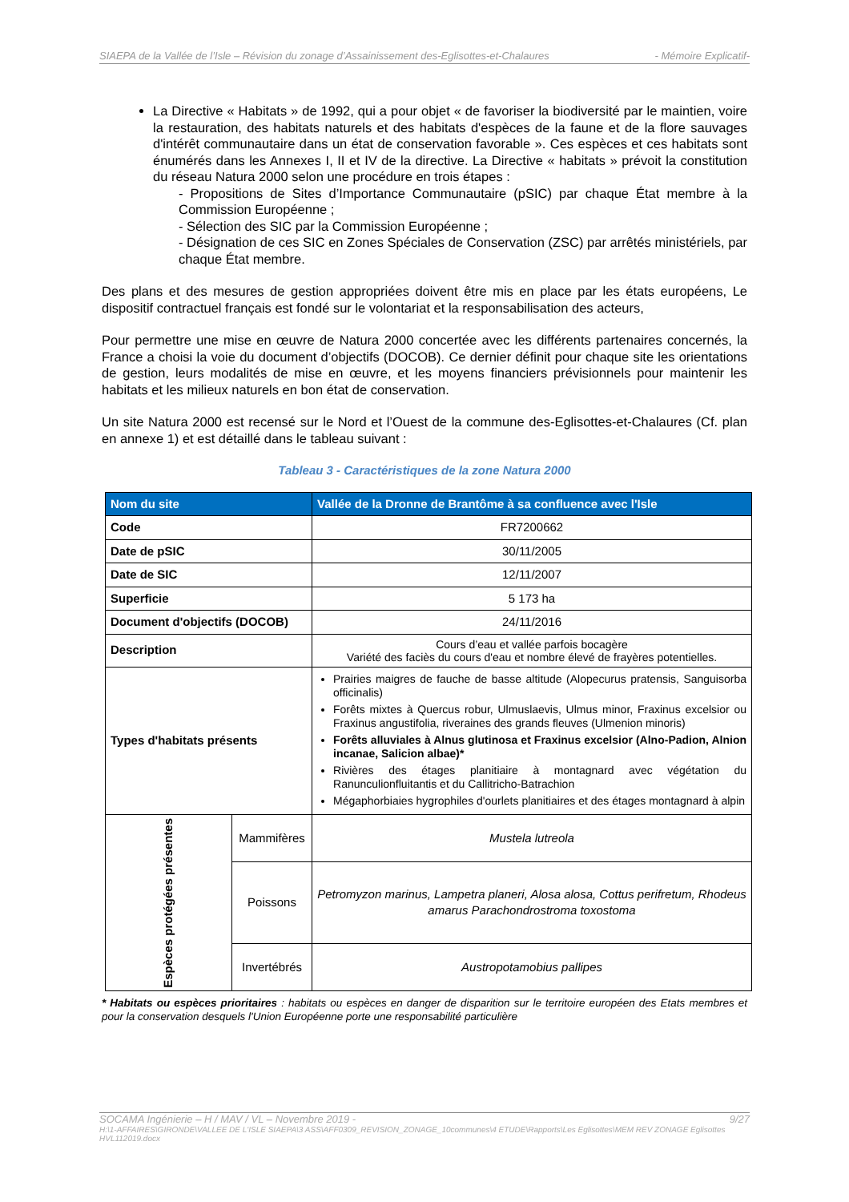SIAEPA de la Vallée de l’Isle – Révision du zonage d’Assainissement des-Eglisottes-et-Chalaures - Mémoire Explicatif-
La Directive « Habitats » de 1992, qui a pour objet « de favoriser la biodiversité par le maintien, voire la restauration, des habitats naturels et des habitats d'espèces de la faune et de la flore sauvages d'intérêt communautaire dans un état de conservation favorable ». Ces espèces et ces habitats sont énumérés dans les Annexes I, II et IV de la directive. La Directive « habitats » prévoit la constitution du réseau Natura 2000 selon une procédure en trois étapes :
- Propositions de Sites d’Importance Communautaire (pSIC) par chaque État membre à la Commission Européenne ;
- Sélection des SIC par la Commission Européenne ;
- Désignation de ces SIC en Zones Spéciales de Conservation (ZSC) par arrêtés ministériels, par chaque État membre.
Des plans et des mesures de gestion appropriées doivent être mis en place par les états européens, Le dispositif contractuel français est fondé sur le volontariat et la responsabilisation des acteurs,
Pour permettre une mise en œuvre de Natura 2000 concertée avec les différents partenaires concernés, la France a choisi la voie du document d’objectifs (DOCOB). Ce dernier définit pour chaque site les orientations de gestion, leurs modalités de mise en œuvre, et les moyens financiers prévisionnels pour maintenir les habitats et les milieux naturels en bon état de conservation.
Un site Natura 2000 est recensé sur le Nord et l’Ouest de la commune des-Eglisottes-et-Chalaures (Cf. plan en annexe 1) et est détaillé dans le tableau suivant :
Tableau 3 - Caractéristiques de la zone Natura 2000
| Nom du site | | Vallée de la Dronne de Brantôme à sa confluence avec l'Isle |
| --- | --- | --- |
| Code | | FR7200662 |
| Date de pSIC | | 30/11/2005 |
| Date de SIC | | 12/11/2007 |
| Superficie | | 5 173 ha |
| Document d'objectifs (DOCOB) | | 24/11/2016 |
| Description | | Cours d’eau et vallée parfois bocagère Variété des faciès du cours d'eau et nombre élevé de frayères potentielles. |
| Types d'habitats présents | | Prairies maigres de fauche de basse altitude (Alopecurus pratensis, Sanguisorba officinalis) Forêts mixtes à Quercus robur, Ulmuslaevis, Ulmus minor, Fraxinus excelsior ou Fraxinus angustifolia, riveraines des grands fleuves (Ulmenion minoris) Forêts alluviales à Alnus glutinosa et Fraxinus excelsior (Alno-Padion, Alnion incanae, Salicion albae)* Rivières des étages planitiaire à montagnard avec végétation du Ranunculionfluitantis et du Callitricho-Batrachion Mégaphorbiaies hygrophiles d'ourlets planitiaires et des étages montagnard à alpin |
| Espèces protégées présentes | Mammifères | Mustela lutreola |
| | Poissons | Petromyzon marinus, Lampetra planeri, Alosa alosa, Cottus perifretum, Rhodeus amarus Parachondrostroma toxostoma |
| | Invertébrés | Austropotamobius pallipes |
* Habitats ou espèces prioritaires : habitats ou espèces en danger de disparition sur le territoire européen des Etats membres et pour la conservation desquels l'Union Européenne porte une responsabilité particulière
SOCAMA Ingénierie – H / MAV / VL – Novembre 2019 - 9/27
H:\1-AFFAIRES\GIRONDE\VALLEE DE L'ISLE SIAEPA\3 ASS\AFF0309_REVISION_ZONAGE_10communes\4 ETUDE\Rapports\Les Eglisottes\MEM REV ZONAGE Eglisottes HVL112019.docx